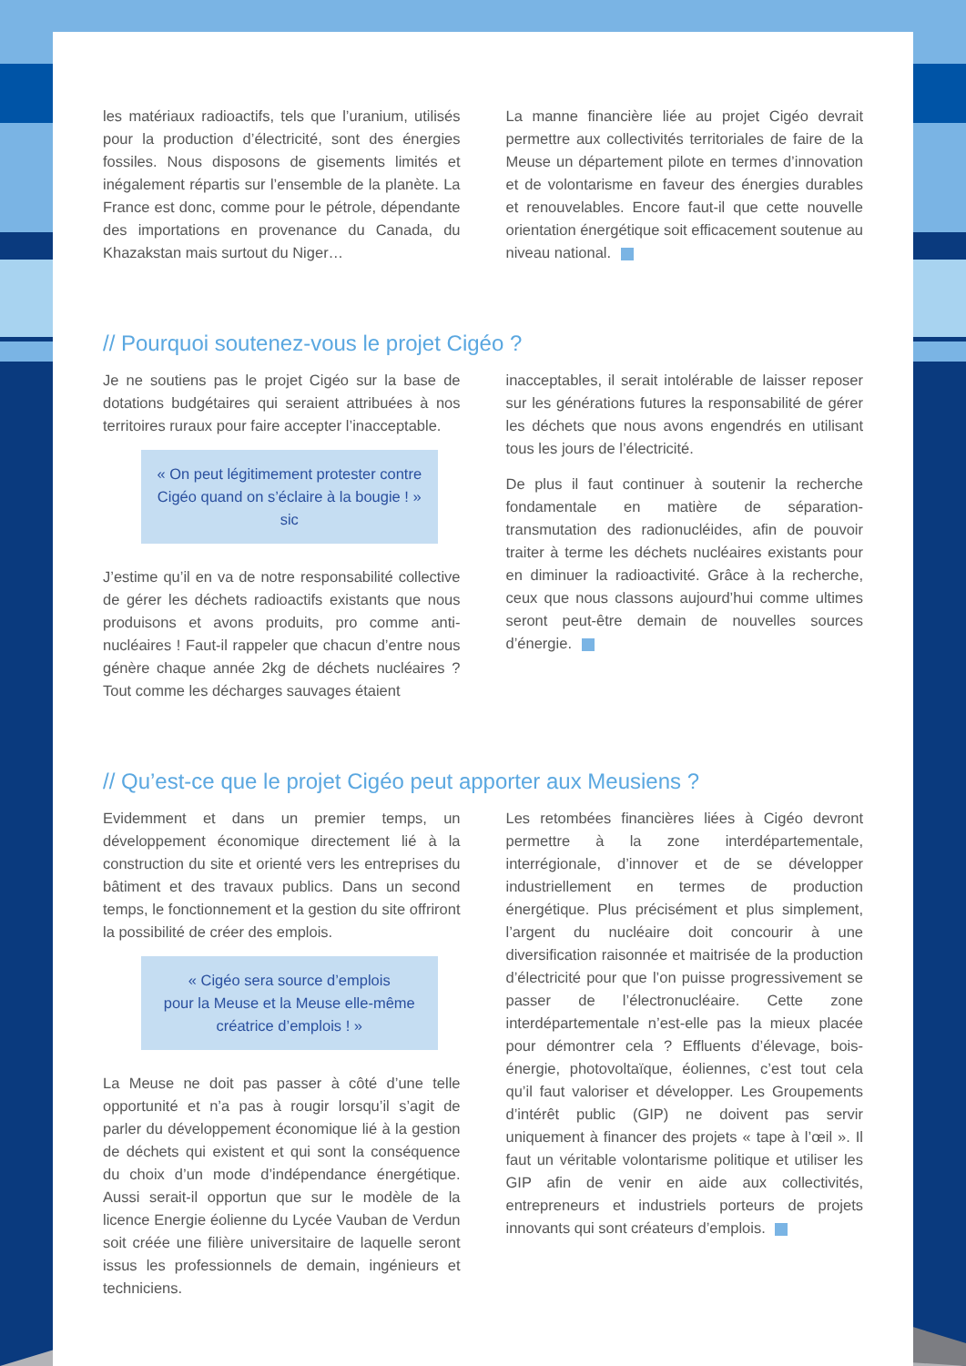les matériaux radioactifs, tels que l’uranium, utilisés pour la production d’électricité, sont des énergies fossiles. Nous disposons de gisements limités et inégalement répartis sur l’ensemble de la planète. La France est donc, comme pour le pétrole, dépendante des importations en provenance du Canada, du Khazakstan mais surtout du Niger…
La manne financière liée au projet Cigéo devrait permettre aux collectivités territoriales de faire de la Meuse un département pilote en termes d’innovation et de volontarisme en faveur des énergies durables et renouvelables. Encore faut-il que cette nouvelle orientation énergétique soit efficacement soutenue au niveau national.
// Pourquoi soutenez-vous le projet Cigéo ?
Je ne soutiens pas le projet Cigéo sur la base de dotations budgétaires qui seraient attribuées à nos territoires ruraux pour faire accepter l’inacceptable.
« On peut légitimement protester contre Cigéo quand on s’éclaire à la bougie ! » sic
J’estime qu’il en va de notre responsabilité collective de gérer les déchets radioactifs existants que nous produisons et avons produits, pro comme anti-nucléaires ! Faut-il rappeler que chacun d’entre nous génère chaque année 2kg de déchets nucléaires ? Tout comme les décharges sauvages étaient
inacceptables, il serait intolérable de laisser reposer sur les générations futures la responsabilité de gérer les déchets que nous avons engendrés en utilisant tous les jours de l’électricité.
De plus il faut continuer à soutenir la recherche fondamentale en matière de séparation-transmutation des radionucléides, afin de pouvoir traiter à terme les déchets nucléaires existants pour en diminuer la radioactivité. Grâce à la recherche, ceux que nous classons aujourd’hui comme ultimes seront peut-être demain de nouvelles sources d’énergie.
// Qu’est-ce que le projet Cigéo peut apporter aux Meusiens ?
Evidemment et dans un premier temps, un développement économique directement lié à la construction du site et orienté vers les entreprises du bâtiment et des travaux publics. Dans un second temps, le fonctionnement et la gestion du site offriront la possibilité de créer des emplois.
« Cigéo sera source d’emplois
pour la Meuse et la Meuse elle-même
créatrice d’emplois ! »
La Meuse ne doit pas passer à côté d’une telle opportunité et n’a pas à rougir lorsqu’il s’agit de parler du développement économique lié à la gestion de déchets qui existent et qui sont la conséquence du choix d’un mode d’indépendance énergétique. Aussi serait-il opportun que sur le modèle de la licence Energie éolienne du Lycée Vauban de Verdun soit créée une filière universitaire de laquelle seront issus les professionnels de demain, ingénieurs et techniciens.
Les retombées financières liées à Cigéo devront permettre à la zone interdépartementale, interrégionale, d’innover et de se développer industriellement en termes de production énergétique. Plus précisément et plus simplement, l’argent du nucléaire doit concourir à une diversification raisonnée et maitrisée de la production d’électricité pour que l’on puisse progressivement se passer de l’électronucléaire. Cette zone interdépartementale n’est-elle pas la mieux placée pour démontrer cela ? Effluents d’élevage, bois-énergie, photovoltaïque, éoliennes, c’est tout cela qu’il faut valoriser et développer. Les Groupements d’intérêt public (GIP) ne doivent pas servir uniquement à financer des projets « tape à l’œil ». Il faut un véritable volontarisme politique et utiliser les GIP afin de venir en aide aux collectivités, entrepreneurs et industriels porteurs de projets innovants qui sont créateurs d’emplois.